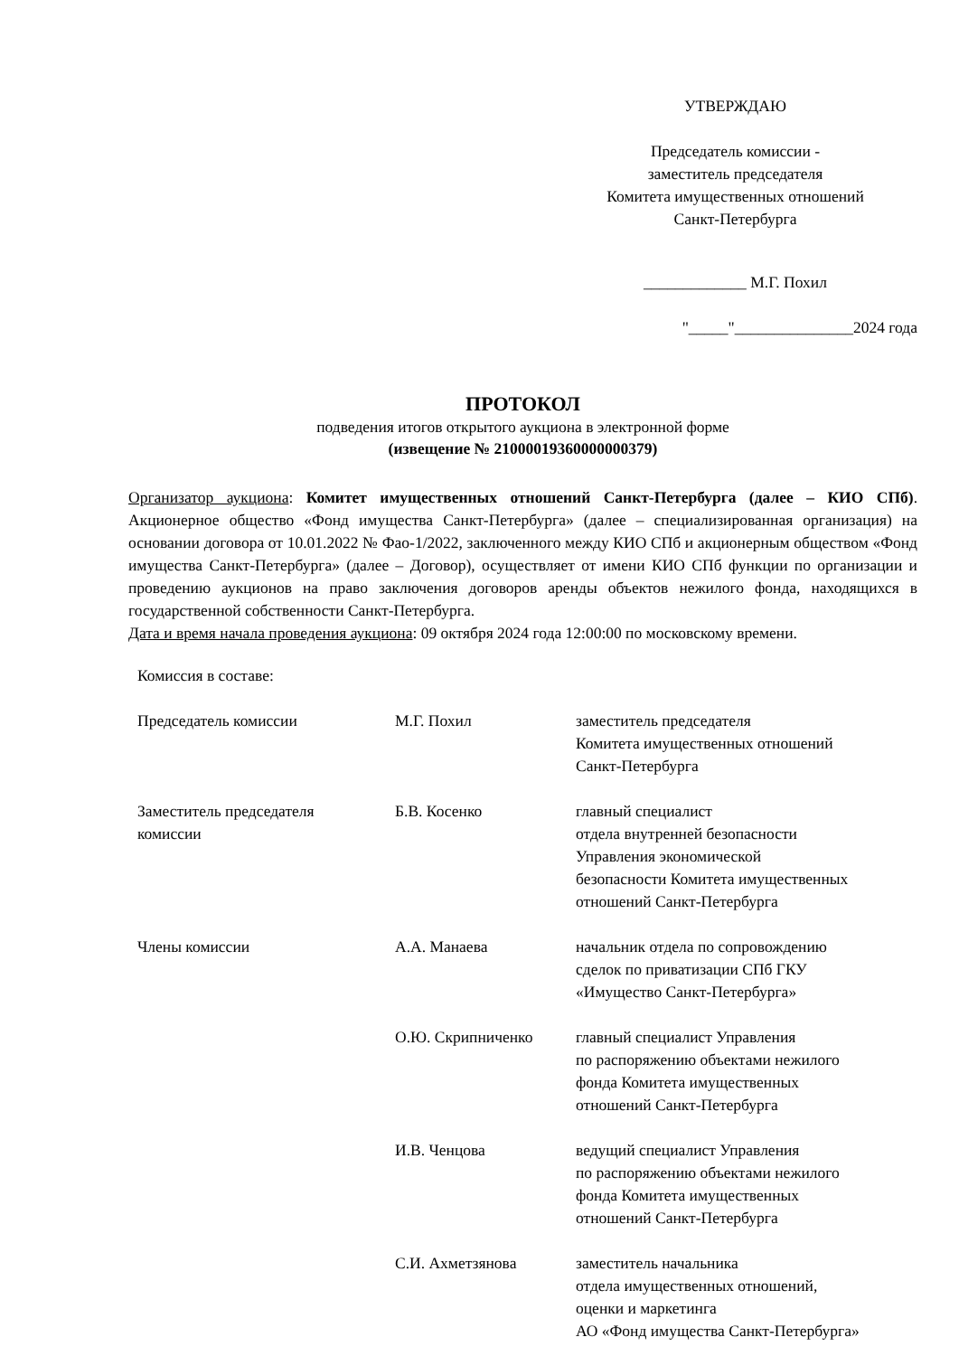УТВЕРЖДАЮ
Председатель комиссии -
заместитель председателя
Комитета имущественных отношений
Санкт-Петербурга
_____________ М.Г. Похил
"_____"_______________2024 года
ПРОТОКОЛ
подведения итогов открытого аукциона в электронной форме
(извещение № 21000019360000000379)
Организатор аукциона: Комитет имущественных отношений Санкт-Петербурга (далее – КИО СПб). Акционерное общество «Фонд имущества Санкт-Петербурга» (далее – специализированная организация) на основании договора от 10.01.2022 № Фао-1/2022, заключенного между КИО СПб и акционерным обществом «Фонд имущества Санкт-Петербурга» (далее – Договор), осуществляет от имени КИО СПб функции по организации и проведению аукционов на право заключения договоров аренды объектов нежилого фонда, находящихся в государственной собственности Санкт-Петербурга.
Дата и время начала проведения аукциона: 09 октября 2024 года 12:00:00 по московскому времени.
| Комиссия в составе: | | |
| Председатель комиссии | М.Г. Похил | заместитель председателя Комитета имущественных отношений Санкт-Петербурга |
| Заместитель председателя комиссии | Б.В. Косенко | главный специалист отдела внутренней безопасности Управления экономической безопасности Комитета имущественных отношений Санкт-Петербурга |
| Члены комиссии | А.А. Манаева | начальник отдела по сопровождению сделок по приватизации СПб ГКУ «Имущество Санкт-Петербурга» |
| | О.Ю. Скрипниченко | главный специалист Управления по распоряжению объектами нежилого фонда Комитета имущественных отношений Санкт-Петербурга |
| | И.В. Ченцова | ведущий специалист Управления по распоряжению объектами нежилого фонда Комитета имущественных отношений Санкт-Петербурга |
| | С.И. Ахметзянова | заместитель начальника отдела имущественных отношений, оценки и маркетинга АО «Фонд имущества Санкт-Петербурга» |